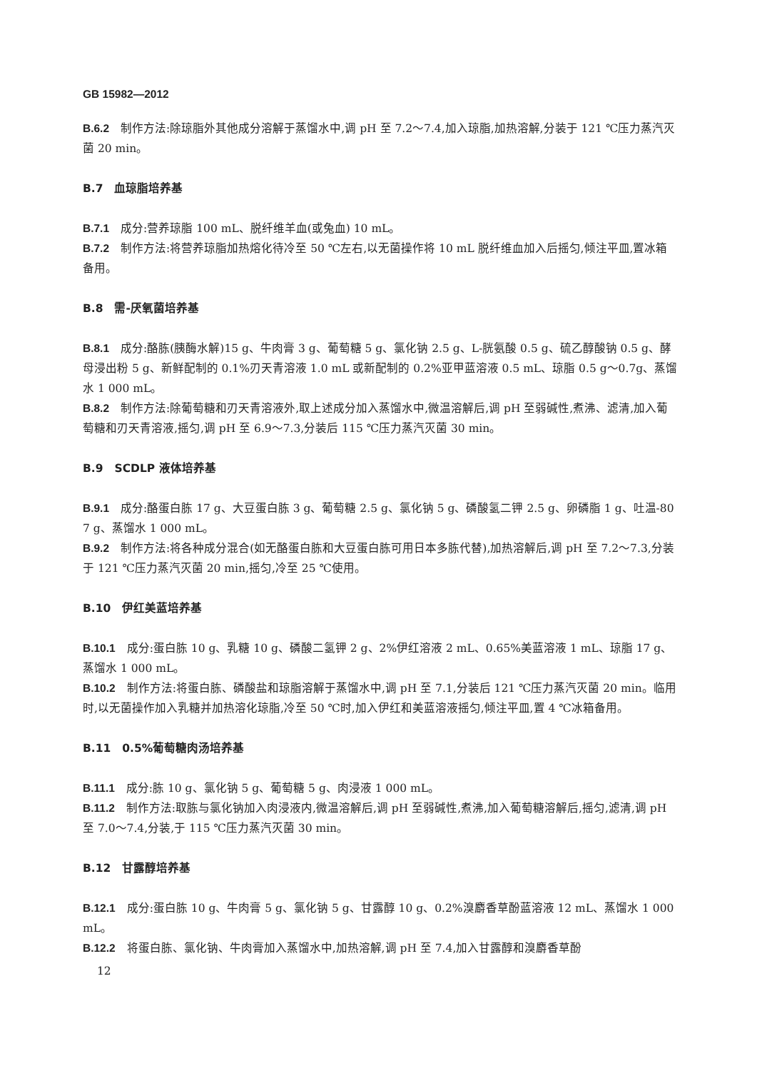GB 15982—2012
B.6.2　制作方法:除琼脂外其他成分溶解于蒸馏水中,调 pH 至 7.2～7.4,加入琼脂,加热溶解,分装于 121 ℃压力蒸汽灭菌 20 min。
B.7　血琼脂培养基
B.7.1　成分:营养琼脂 100 mL、脱纤维羊血(或兔血) 10 mL。
B.7.2　制作方法:将营养琼脂加热熔化待冷至 50 ℃左右,以无菌操作将 10 mL 脱纤维血加入后摇匀,倾注平皿,置冰箱备用。
B.8　需-厌氧菌培养基
B.8.1　成分:酪胨(胰酶水解)15 g、牛肉膏 3 g、葡萄糖 5 g、氯化钠 2.5 g、L-胱氨酸 0.5 g、硫乙醇酸钠 0.5 g、酵母浸出粉 5 g、新鲜配制的 0.1%刃天青溶液 1.0 mL 或新配制的 0.2%亚甲蓝溶液 0.5 mL、琼脂 0.5 g～0.7g、蒸馏水 1 000 mL。
B.8.2　制作方法:除葡萄糖和刃天青溶液外,取上述成分加入蒸馏水中,微温溶解后,调 pH 至弱碱性,煮沸、滤清,加入葡萄糖和刃天青溶液,摇匀,调 pH 至 6.9～7.3,分装后 115 ℃压力蒸汽灭菌 30 min。
B.9　SCDLP 液体培养基
B.9.1　成分:酪蛋白胨 17 g、大豆蛋白胨 3 g、葡萄糖 2.5 g、氯化钠 5 g、磷酸氢二钾 2.5 g、卵磷脂 1 g、吐温-80 7 g、蒸馏水 1 000 mL。
B.9.2　制作方法:将各种成分混合(如无酪蛋白胨和大豆蛋白胨可用日本多胨代替),加热溶解后,调 pH 至 7.2～7.3,分装于 121 ℃压力蒸汽灭菌 20 min,摇匀,冷至 25 ℃使用。
B.10　伊红美蓝培养基
B.10.1　成分:蛋白胨 10 g、乳糖 10 g、磷酸二氢钾 2 g、2%伊红溶液 2 mL、0.65%美蓝溶液 1 mL、琼脂 17 g、蒸馏水 1 000 mL。
B.10.2　制作方法:将蛋白胨、磷酸盐和琼脂溶解于蒸馏水中,调 pH 至 7.1,分装后 121 ℃压力蒸汽灭菌 20 min。临用时,以无菌操作加入乳糖并加热溶化琼脂,冷至 50 ℃时,加入伊红和美蓝溶液摇匀,倾注平皿,置 4 ℃冰箱备用。
B.11　0.5%葡萄糖肉汤培养基
B.11.1　成分:胨 10 g、氯化钠 5 g、葡萄糖 5 g、肉浸液 1 000 mL。
B.11.2　制作方法:取胨与氯化钠加入肉浸液内,微温溶解后,调 pH 至弱碱性,煮沸,加入葡萄糖溶解后,摇匀,滤清,调 pH 至 7.0～7.4,分装,于 115 ℃压力蒸汽灭菌 30 min。
B.12　甘露醇培养基
B.12.1　成分:蛋白胨 10 g、牛肉膏 5 g、氯化钠 5 g、甘露醇 10 g、0.2%溴麝香草酚蓝溶液 12 mL、蒸馏水 1 000 mL。
B.12.2　将蛋白胨、氯化钠、牛肉膏加入蒸馏水中,加热溶解,调 pH 至 7.4,加入甘露醇和溴麝香草酚
12